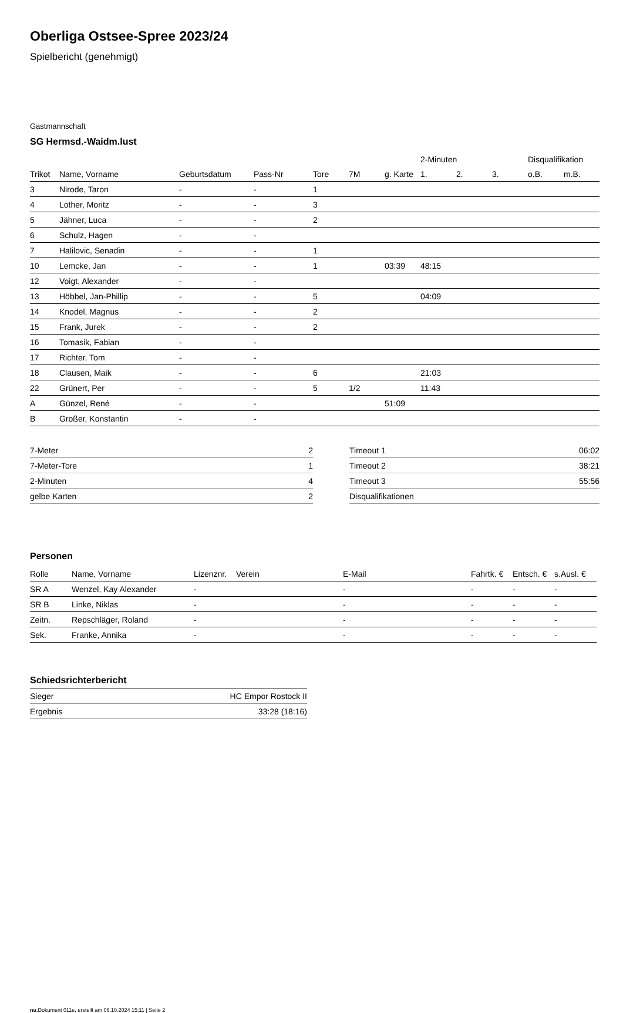Oberliga Ostsee-Spree 2023/24
Spielbericht (genehmigt)
Gastmannschaft
SG Hermsd.-Waidm.lust
| | | | | | | | 2-Minuten | | | Disqualifikation | |
| --- | --- | --- | --- | --- | --- | --- | --- | --- | --- | --- | --- |
| Trikot | Name, Vorname | Geburtsdatum | Pass-Nr | Tore | 7M | g. Karte | 1. | 2. | 3. | o.B. | m.B. |
| 3 | Nirode, Taron | - | - | 1 | | | | | | | |
| 4 | Lother, Moritz | - | - | 3 | | | | | | | |
| 5 | Jähner, Luca | - | - | 2 | | | | | | | |
| 6 | Schulz, Hagen | - | - | | | | | | | | |
| 7 | Halilovic, Senadin | - | - | 1 | | | | | | | |
| 10 | Lemcke, Jan | - | - | 1 | | 03:39 | 48:15 | | | | |
| 12 | Voigt, Alexander | - | - | | | | | | | | |
| 13 | Höbbel, Jan-Phillip | - | - | 5 | | | 04:09 | | | | |
| 14 | Knodel, Magnus | - | - | 2 | | | | | | | |
| 15 | Frank, Jurek | - | - | 2 | | | | | | | |
| 16 | Tomasik, Fabian | - | - | | | | | | | | |
| 17 | Richter, Tom | - | - | | | | | | | | |
| 18 | Clausen, Maik | - | - | 6 | | | 21:03 | | | | |
| 22 | Grünert, Per | - | - | 5 | 1/2 | | 11:43 | | | | |
| A | Günzel, René | - | - | | | 51:09 | | | | | |
| B | Großer, Konstantin | - | - | | | | | | | | |
| 7-Meter | 2 |
| 7-Meter-Tore | 1 |
| 2-Minuten | 4 |
| gelbe Karten | 2 |
| Timeout 1 | 06:02 |
| Timeout 2 | 38:21 |
| Timeout 3 | 55:56 |
| Disqualifikationen | |
Personen
| Rolle | Name, Vorname | Lizenznr. | Verein | E-Mail | Fahrtk. € | Entsch. € | s.Ausl. € |
| --- | --- | --- | --- | --- | --- | --- | --- |
| SR A | Wenzel, Kay Alexander | - | | - | - | - | - |
| SR B | Linke, Niklas | - | | - | - | - | - |
| Zeitn. | Repschläger, Roland | - | | - | - | - | - |
| Sek. | Franke, Annika | - | | - | - | - | - |
Schiedsrichterbericht
| Sieger | HC Empor Rostock II |
| Ergebnis | 33:28 (18:16) |
nu.Dokument 011e, erstellt am 06.10.2024 15:11 | Seite 2